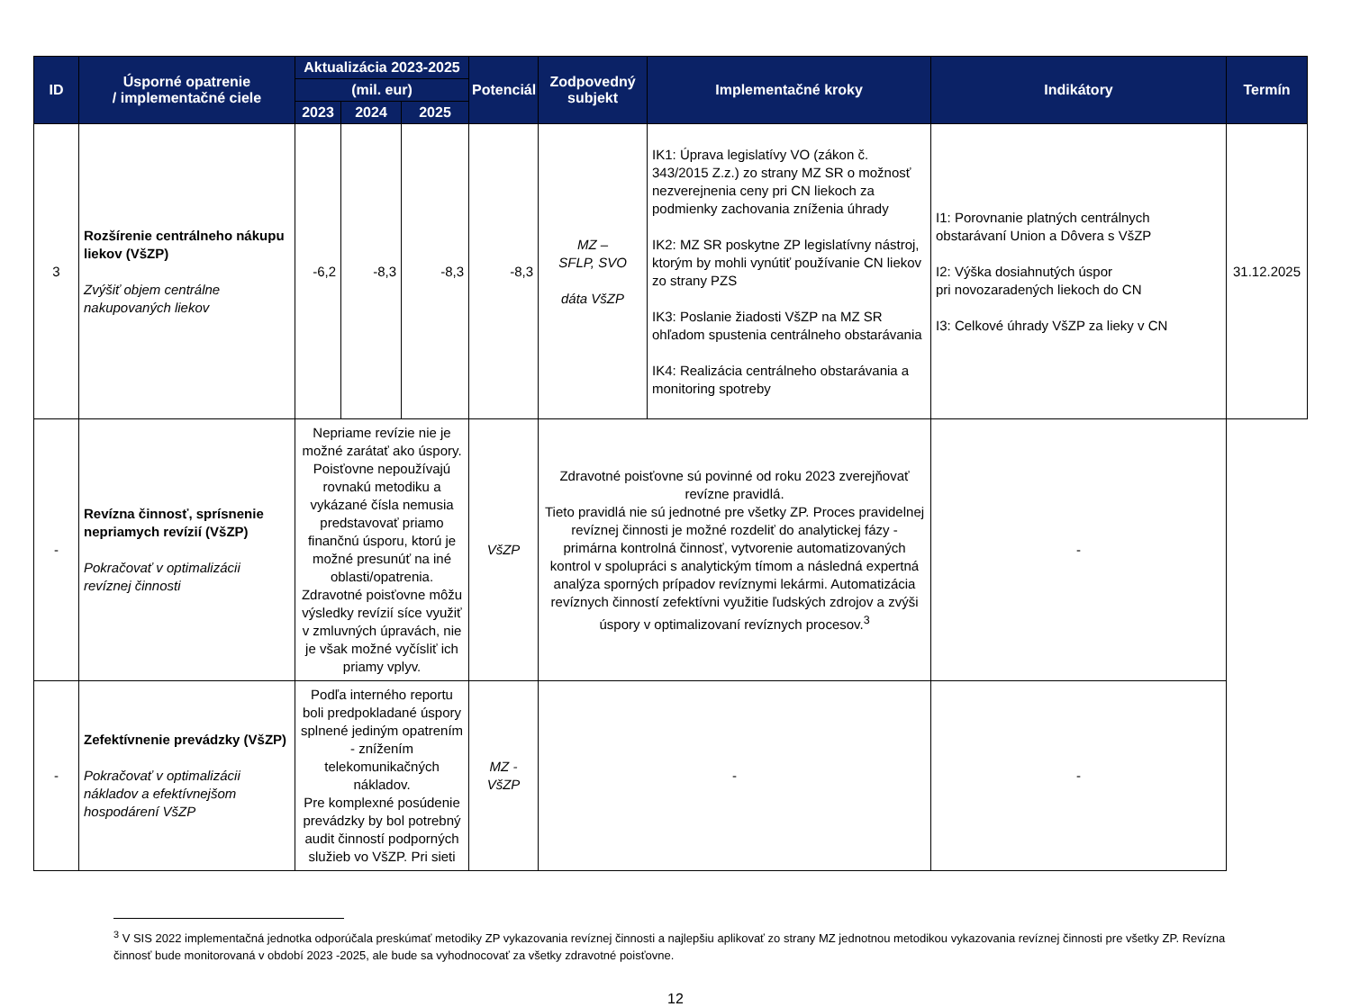| ID | Úsporné opatrenie / implementačné ciele | Aktualizácia 2023-2025 | | | Potenciál | Zodpovedný subjekt | Implementačné kroky | Indikátory | Termín |
| --- | --- | --- | --- | --- | --- | --- | --- | --- | --- |
| | | (mil. eur) | | | | | | | |
| | | 2023 | 2024 | 2025 | | | | | |
| 3 | Rozšírenie centrálneho nákupu liekov (VšZP) Zvýšiť objem centrálne nakupovaných liekov | -6,2 | -8,3 | -8,3 | -8,3 | MZ – SFLP, SVO dáta VšZP | IK1: Úprava legislatívy VO (zákon č. 343/2015 Z.z.) zo strany MZ SR o možnosť nezverejnenia ceny pri CN liekoch za podmienky zachovania zníženia úhrady IK2: MZ SR poskytne ZP legislatívny nástroj, ktorým by mohli vynútiť používanie CN liekov zo strany PZS IK3: Poslanie žiadosti VšZP na MZ SR ohľadom spustenia centrálneho obstarávania IK4: Realizácia centrálneho obstarávania a monitoring spotreby | I1: Porovnanie platných centrálnych obstarávaní Union a Dôvera s VšZP I2: Výška dosiahnutých úspor pri novozaradených liekoch do CN I3: Celkové úhrady VšZP za lieky v CN | 31.12.2025 |
| - | Revízna činnosť, sprísnenie nepriamych revízií (VšZP) Pokračovať v optimalizácii revíznej činnosti | Nepriame revízie nie je možné zarátať ako úspory. Poisťovne nepoužívajú rovnakú metodiku a vykázané čísla nemusia predstavovať priamo finančnú úsporu, ktorú je možné presunúť na iné oblasti/opatrenia. Zdravotné poisťovne môžu výsledky revízií síce využiť v zmluvných úpravách, nie je však možné vyčísliť ich priamy vplyv. | | | VšZP | Zdravotné poisťovne sú povinné od roku 2023 zverejňovať revízne pravidlá. Tieto pravidlá nie sú jednotné pre všetky ZP. Proces pravidelnej revíznej činnosti je možné rozdeliť do analytickej fázy - primárna kontrolná činnosť, vytvorenie automatizovaných kontrol v spolupráci s analytickým tímom a následná expertná analýza sporných prípadov revíznymi lekármi. Automatizácia revíznych činností zefektívni využitie ľudských zdrojov a zvýši úspory v optimalizovaní revíznych procesov.<sup>3</sup> | | - | |
| - | Zefektívnenie prevádzky (VšZP) Pokračovať v optimalizácii nákladov a efektívnejšom hospodárení VšZP | Podľa interného reportu boli predpokladané úspory splnené jediným opatrením - znížením telekomunikačných nákladov. Pre komplexné posúdenie prevádzky by bol potrebný audit činností podporných služieb vo VšZP. Pri sieti | | | MZ - VšZP | - | | - | |
<sup>3</sup> V SIS 2022 implementačná jednotka odporúčala preskúmať metodiky ZP vykazovania revíznej činnosti a najlepšiu aplikovať zo strany MZ jednotnou metodikou vykazovania revíznej činnosti pre všetky ZP. Revízna činnosť bude monitorovaná v období 2023 -2025, ale bude sa vyhodnocovať za všetky zdravotné poisťovne.
12